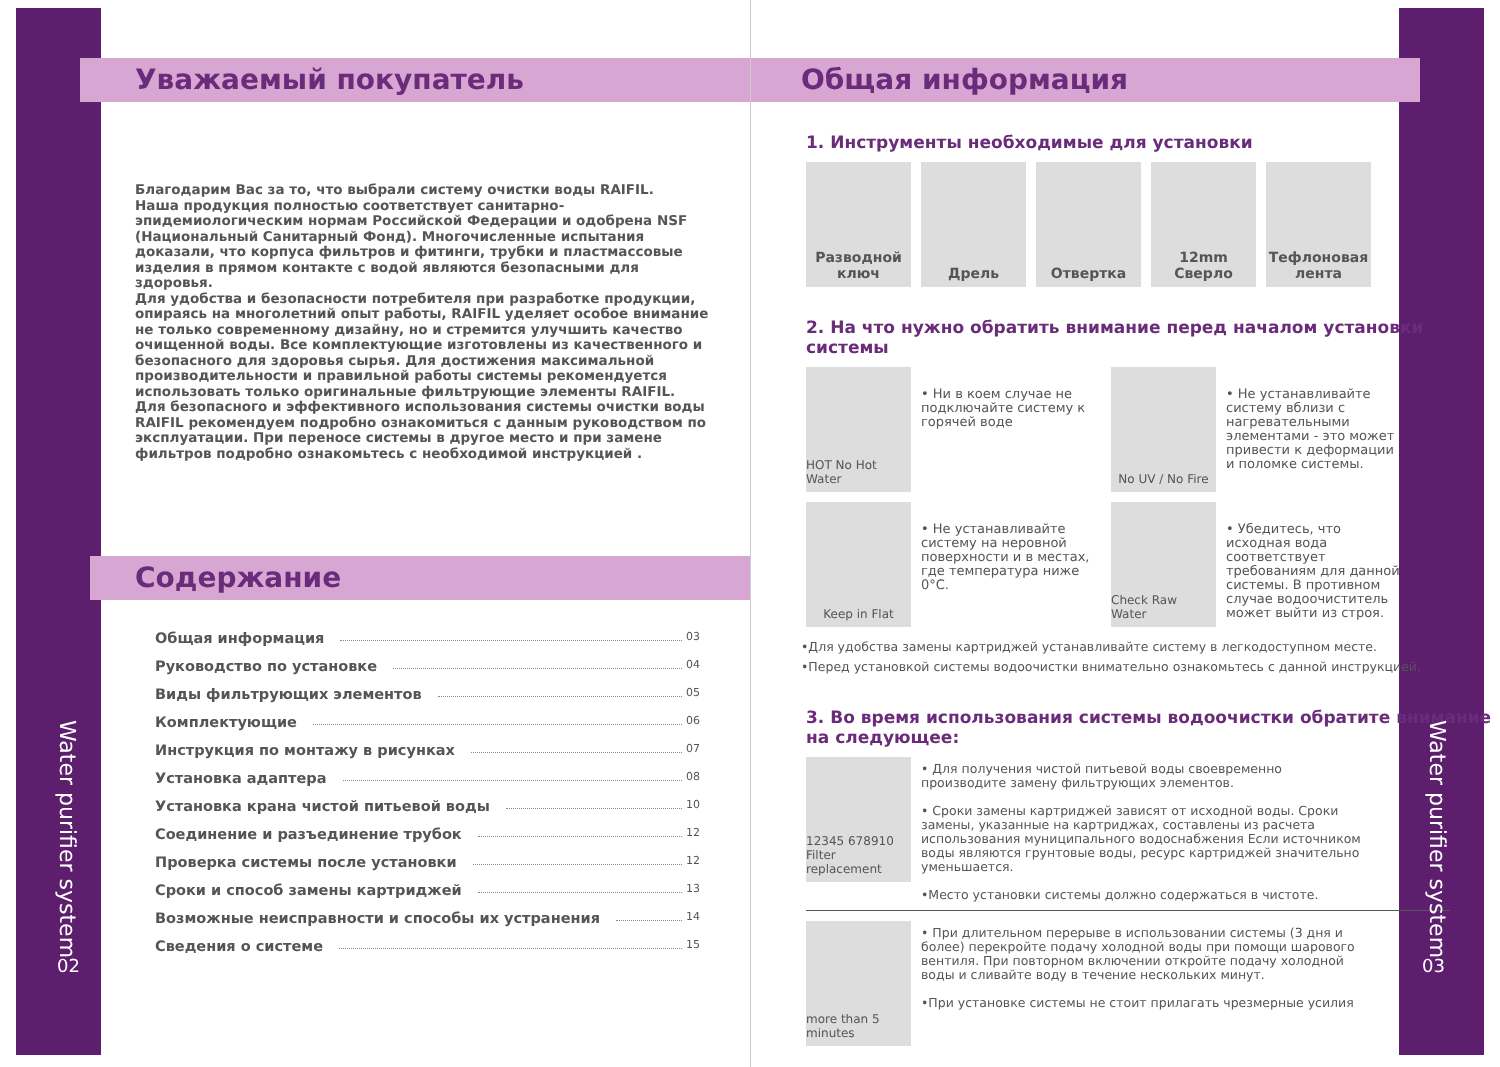Water purifier system
02
Уважаемый покупатель
Благодарим Вас за то, что выбрали систему очистки воды RAIFIL.
Наша продукция полностью соответствует санитарно-эпидемиологическим нормам Российской Федерации и одобрена NSF (Национальный Санитарный Фонд). Многочисленные испытания доказали, что корпуса фильтров и фитинги, трубки и пластмассовые изделия в прямом контакте с водой являются безопасными для здоровья.
Для удобства и безопасности потребителя при разработке продукции, опираясь на многолетний опыт работы, RAIFIL уделяет особое внимание не только современному дизайну, но и стремится улучшить качество очищенной воды. Все комплектующие изготовлены из качественного и безопасного для здоровья сырья. Для достижения максимальной производительности и правильной работы системы рекомендуется использовать только оригинальные фильтрующие элементы RAIFIL.
Для безопасного и эффективного использования системы очистки воды RAIFIL рекомендуем подробно ознакомиться с данным руководством по эксплуатации. При переносе системы в другое место и при замене фильтров подробно ознакомьтесь с необходимой инструкцией .
Содержание
Общая информация 03
Руководство по установке 04
Виды фильтрующих элементов 05
Комплектующие 06
Инструкция по монтажу в рисунках 07
Установка адаптера 08
Установка крана чистой питьевой воды 10
Соединение и разъединение трубок 12
Проверка системы после установки 12
Сроки и способ замены картриджей 13
Возможные неисправности и способы их устранения 14
Сведения о системе 15
Water purifier system
03
Общая информация
1. Инструменты необходимые для установки
Разводной ключ
Дрель Отвертка 12mm Сверло Тефлоновая лента
2. На что нужно обратить внимание перед началом установки системы
HOT No Hot Water
• Ни в коем случае не подключайте систему к горячей воде
No UV / No Fire
• Не устанавливайте систему вблизи с нагревательными элементами - это может привести к деформации и поломке системы.
Keep in Flat
• Не устанавливайте систему на неровной поверхности и в местах, где температура ниже 0°C.
Check Raw Water
• Убедитесь, что исходная вода соответствует требованиям для данной системы. В противном случае водоочиститель может выйти из строя.
•Для удобства замены картриджей устанавливайте систему в легкодоступном месте.
•Перед установкой системы водоочистки внимательно ознакомьтесь с данной инструкцией.
3. Во время использования системы водоочистки обратите внимание на следующее:
12345 678910 Filter replacement
• Для получения чистой питьевой воды своевременно производите замену фильтрующих элементов.
• Сроки замены картриджей зависят от исходной воды. Сроки замены, указанные на картриджах, составлены из расчета использования муниципального водоснабжения Если источником воды являются грунтовые воды, ресурс картриджей значительно уменьшается.
•Место установки системы должно содержаться в чистоте.
more than 5 minutes
• При длительном перерыве в использовании системы (3 дня и более) перекройте подачу холодной воды при помощи шарового вентиля. При повторном включении откройте подачу холодной воды и сливайте воду в течение нескольких минут.
•При установке системы не стоит прилагать чрезмерные усилия